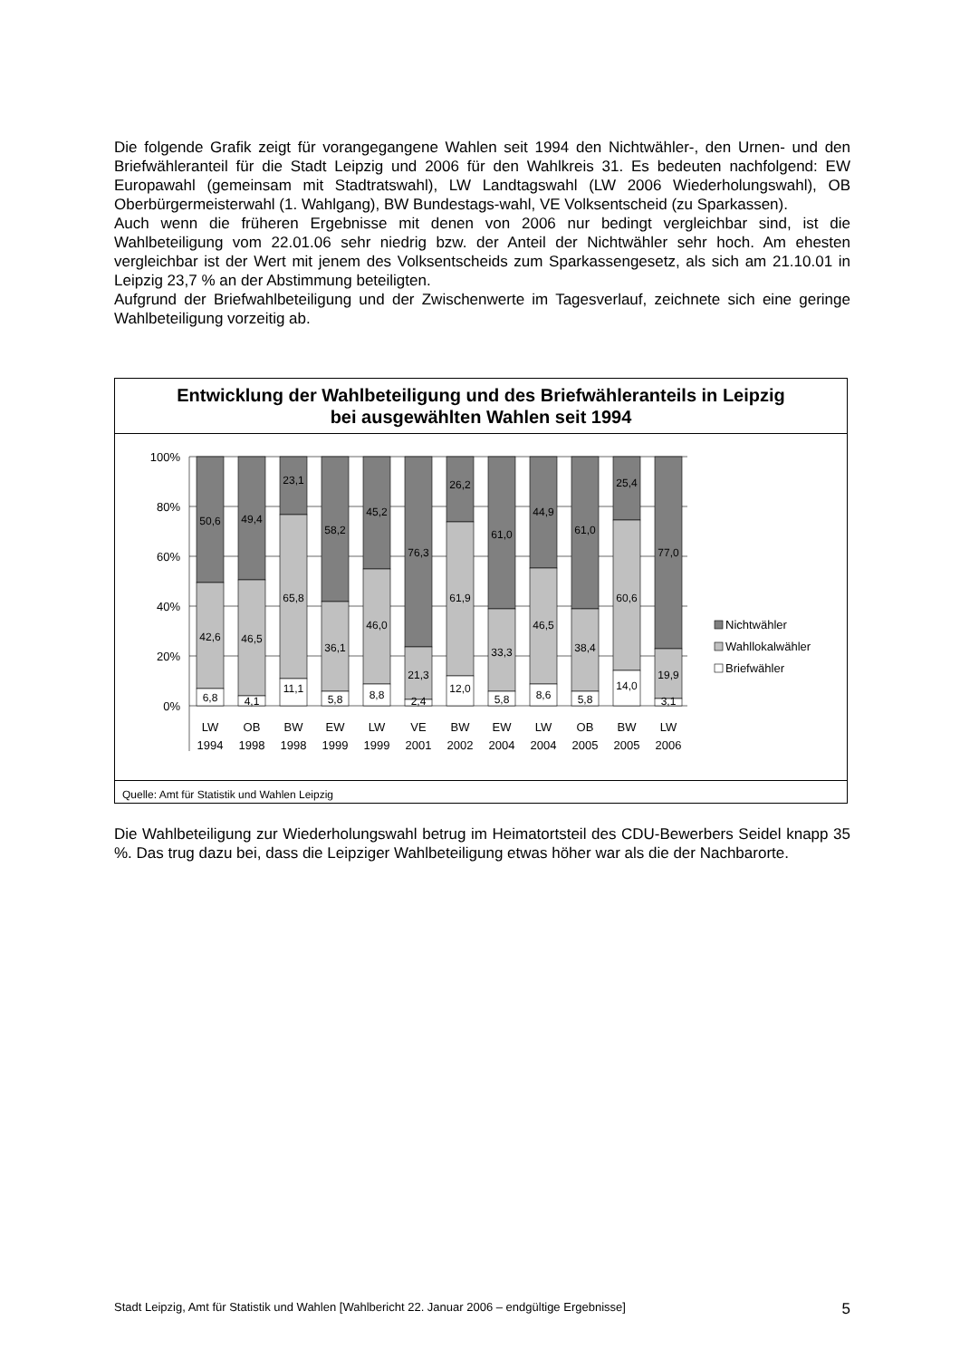Die folgende Grafik zeigt für vorangegangene Wahlen seit 1994 den Nichtwähler-, den Urnen- und den Briefwähleranteil für die Stadt Leipzig und 2006 für den Wahlkreis 31. Es bedeuten nachfolgend: EW Europawahl (gemeinsam mit Stadtratswahl), LW Landtagswahl (LW 2006 Wiederholungswahl), OB Oberbürgermeisterwahl (1. Wahlgang), BW Bundestags-wahl, VE Volksentscheid (zu Sparkassen).
Auch wenn die früheren Ergebnisse mit denen von 2006 nur bedingt vergleichbar sind, ist die Wahlbeteiligung vom 22.01.06 sehr niedrig bzw. der Anteil der Nichtwähler sehr hoch. Am ehesten vergleichbar ist der Wert mit jenem des Volksentscheids zum Sparkassengesetz, als sich am 21.10.01 in Leipzig 23,7 % an der Abstimmung beteiligten.
Aufgrund der Briefwahlbeteiligung und der Zwischenwerte im Tagesverlauf, zeichnete sich eine geringe Wahlbeteiligung vorzeitig ab.
Entwicklung der Wahlbeteiligung und des Briefwähleranteils in Leipzig
bei ausgewählten Wahlen seit 1994
100%
80%
60%
40%
20%
0%
50,6
42,6
6,8
49,4
46,5
4,1
23,1
65,8
11,1
58,2
36,1
5,8
45,2
46,0
8,8
76,3
21,3
2,4
26,2
61,9
12,0
61,0
33,3
5,8
44,9
46,5
8,6
61,0
38,4
5,8
25,4
60,6
14,0
77,0
19,9
3,1
LW
OB
BW
EW
LW
VE
BW
EW
LW
OB
BW
LW
1994
1998
1998
1999
1999
2001
2002
2004
2004
2005
2005
2006
Nichtwähler
Wahllokalwähler
Briefwähler
Quelle: Amt für Statistik und Wahlen Leipzig
Die Wahlbeteiligung zur Wiederholungswahl betrug im Heimatortsteil des CDU-Bewerbers Seidel knapp 35 %. Das trug dazu bei, dass die Leipziger Wahlbeteiligung etwas höher war als die der Nachbarorte.
Stadt Leipzig, Amt für Statistik und Wahlen [Wahlbericht 22. Januar 2006 – endgültige Ergebnisse] 5